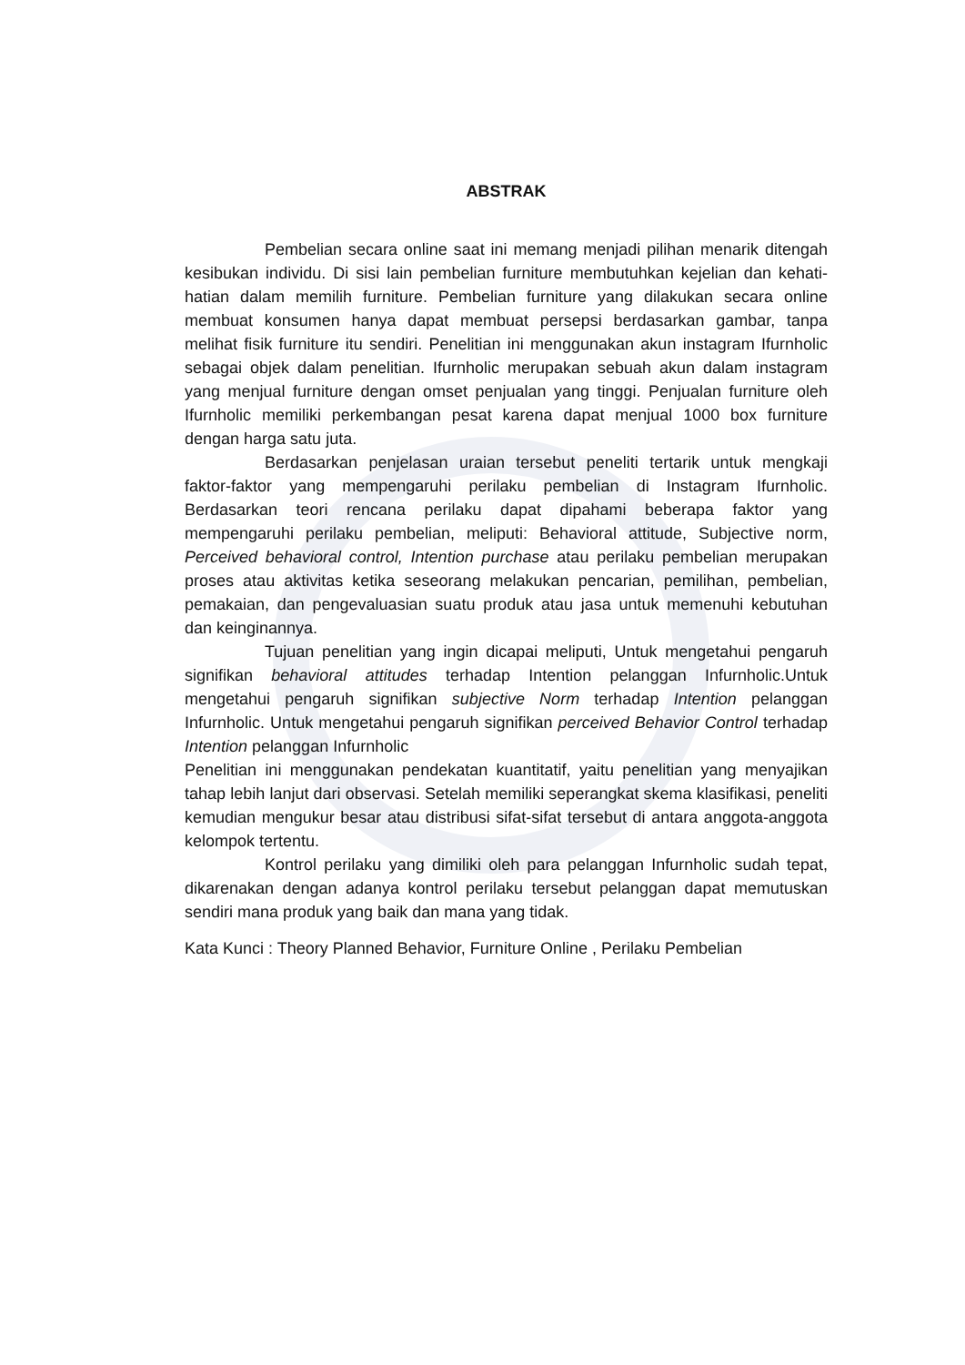ABSTRAK
Pembelian secara online saat ini memang menjadi pilihan menarik ditengah kesibukan individu. Di sisi lain pembelian furniture membutuhkan kejelian dan kehati-hatian dalam memilih furniture. Pembelian furniture yang dilakukan secara online membuat konsumen hanya dapat membuat persepsi berdasarkan gambar, tanpa melihat fisik furniture itu sendiri. Penelitian ini menggunakan akun instagram Ifurnholic sebagai objek dalam penelitian. Ifurnholic merupakan sebuah akun dalam instagram yang menjual furniture dengan omset penjualan yang tinggi. Penjualan furniture oleh Ifurnholic memiliki perkembangan pesat karena dapat menjual 1000 box furniture dengan harga satu juta.
Berdasarkan penjelasan uraian tersebut peneliti tertarik untuk mengkaji faktor-faktor yang mempengaruhi perilaku pembelian di Instagram Ifurnholic. Berdasarkan teori rencana perilaku dapat dipahami beberapa faktor yang mempengaruhi perilaku pembelian, meliputi: Behavioral attitude, Subjective norm, Perceived behavioral control, Intention purchase atau perilaku pembelian merupakan proses atau aktivitas ketika seseorang melakukan pencarian, pemilihan, pembelian, pemakaian, dan pengevaluasian suatu produk atau jasa untuk memenuhi kebutuhan dan keinginannya.
Tujuan penelitian yang ingin dicapai meliputi, Untuk mengetahui pengaruh signifikan behavioral attitudes terhadap Intention pelanggan Infurnholic.Untuk mengetahui pengaruh signifikan subjective Norm terhadap Intention pelanggan Infurnholic. Untuk mengetahui pengaruh signifikan perceived Behavior Control terhadap Intention pelanggan Infurnholic
Penelitian ini menggunakan pendekatan kuantitatif, yaitu penelitian yang menyajikan tahap lebih lanjut dari observasi. Setelah memiliki seperangkat skema klasifikasi, peneliti kemudian mengukur besar atau distribusi sifat-sifat tersebut di antara anggota-anggota kelompok tertentu.
Kontrol perilaku yang dimiliki oleh para pelanggan Infurnholic sudah tepat, dikarenakan dengan adanya kontrol perilaku tersebut pelanggan dapat memutuskan sendiri mana produk yang baik dan mana yang tidak.
Kata Kunci : Theory Planned Behavior, Furniture Online , Perilaku Pembelian